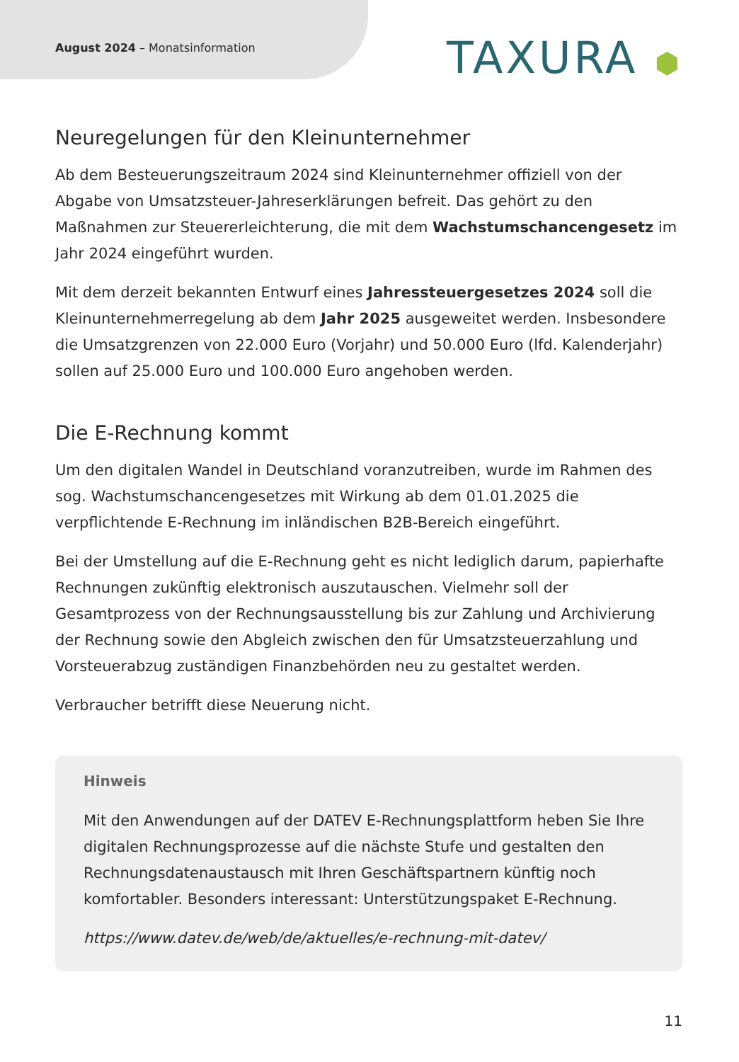August 2024 – Monatsinformation
TAXURA ⬢
Neuregelungen für den Kleinunternehmer
Ab dem Besteuerungszeitraum 2024 sind Kleinunternehmer offiziell von der Abgabe von Umsatzsteuer-Jahreserklärungen befreit. Das gehört zu den Maßnahmen zur Steuererleichterung, die mit dem Wachstumschancengesetz im Jahr 2024 eingeführt wurden.
Mit dem derzeit bekannten Entwurf eines Jahressteuergesetzes 2024 soll die Kleinunternehmerregelung ab dem Jahr 2025 ausgeweitet werden. Insbesondere die Umsatzgrenzen von 22.000 Euro (Vorjahr) und 50.000 Euro (lfd. Kalenderjahr) sollen auf 25.000 Euro und 100.000 Euro angehoben werden.
Die E-Rechnung kommt
Um den digitalen Wandel in Deutschland voranzutreiben, wurde im Rahmen des sog. Wachstumschancengesetzes mit Wirkung ab dem 01.01.2025 die verpflichtende E-Rechnung im inländischen B2B-Bereich eingeführt.
Bei der Umstellung auf die E-Rechnung geht es nicht lediglich darum, papierhafte Rechnungen zukünftig elektronisch auszutauschen. Vielmehr soll der Gesamtprozess von der Rechnungsausstellung bis zur Zahlung und Archivierung der Rechnung sowie den Abgleich zwischen den für Umsatzsteuerzahlung und Vorsteuerabzug zuständigen Finanzbehörden neu zu gestaltet werden.
Verbraucher betrifft diese Neuerung nicht.
Hinweis
Mit den Anwendungen auf der DATEV E-Rechnungsplattform heben Sie Ihre digitalen Rechnungsprozesse auf die nächste Stufe und gestalten den Rechnungsdatenaustausch mit Ihren Geschäftspartnern künftig noch komfortabler. Besonders interessant: Unterstützungspaket E-Rechnung.
https://www.datev.de/web/de/aktuelles/e-rechnung-mit-datev/
11